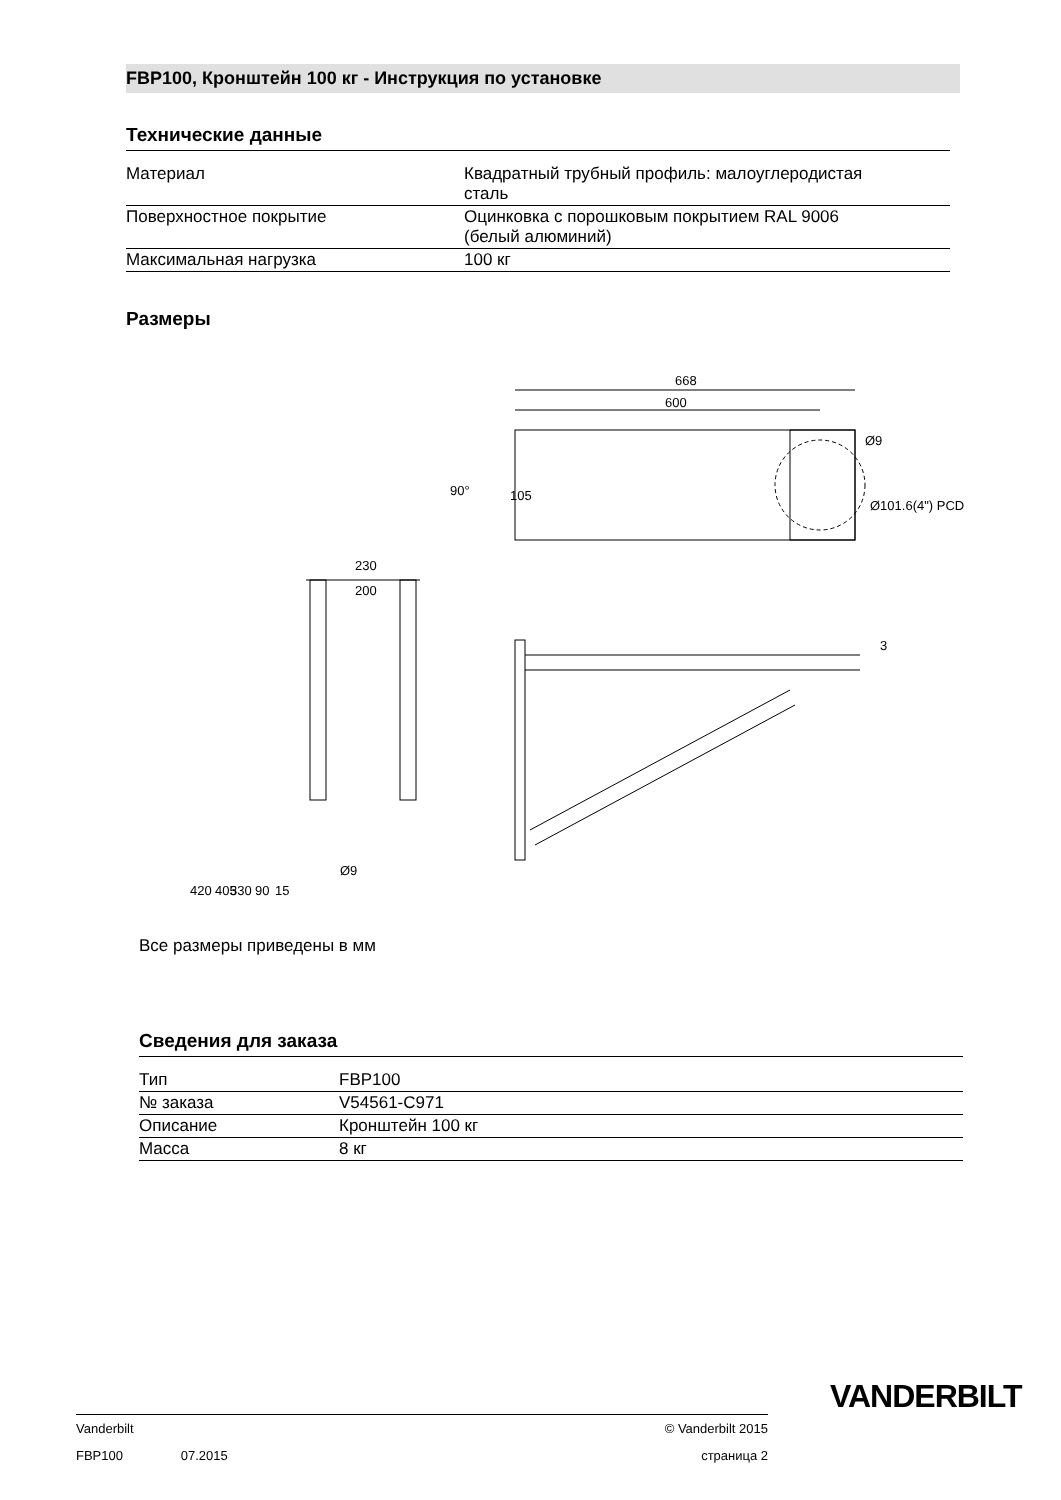FBP100, Кронштейн 100 кг - Инструкция по установке
Технические данные
| Материал | Квадратный трубный профиль: малоуглеродистая сталь |
| Поверхностное покрытие | Оцинковка с порошковым покрытием RAL 9006 (белый алюминий) |
| Максимальная нагрузка | 100 кг |
Размеры
668
600
Ø9
Ø101.6(4") PCD
90°
105
230
200
3
420
405
330
90
15
Ø9
Все размеры приведены в мм
Сведения для заказа
| Тип | FBP100 |
| № заказа | V54561-C971 |
| Описание | Кронштейн 100 кг |
| Масса | 8 кг |
VANDERBILT
Vanderbilt © Vanderbilt 2015
FBP100 07.2015 страница 2